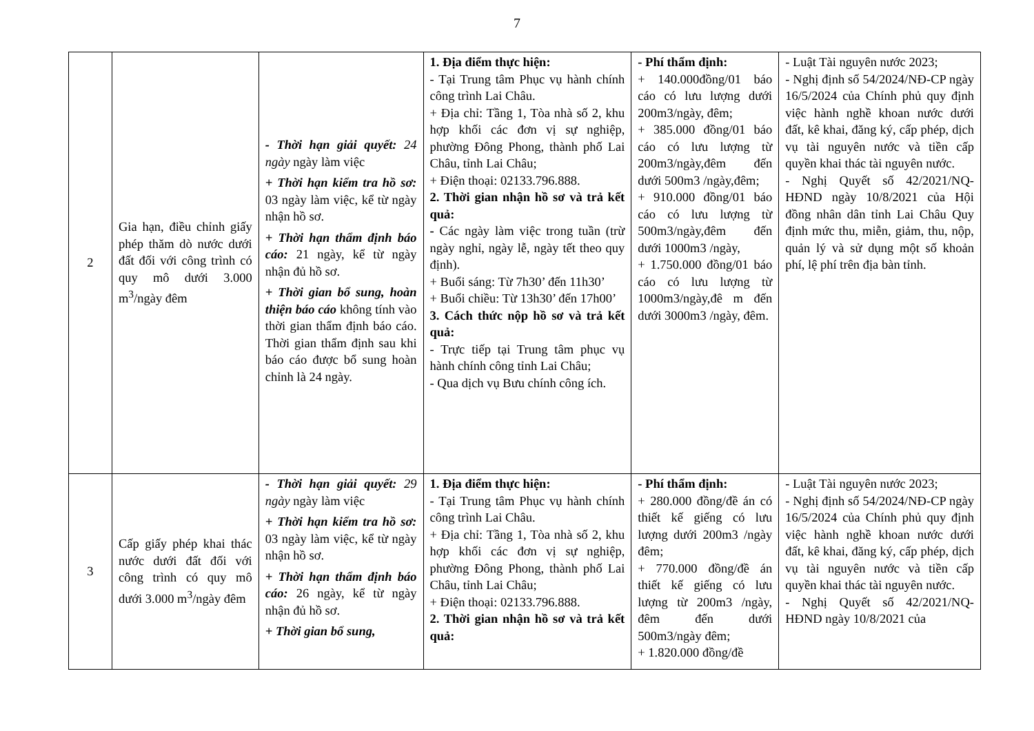7
| 2 | Gia hạn, điều chỉnh giấy phép thăm dò nước dưới đất đối với công trình có quy mô dưới 3.000 m<sup>3</sup>/ngày đêm | - Thời hạn giải quyết: 24 ngày ngày làm việc + Thời hạn kiểm tra hồ sơ: 03 ngày làm việc, kể từ ngày nhận hồ sơ. + Thời hạn thẩm định báo cáo: 21 ngày, kể từ ngày nhận đủ hồ sơ. + Thời gian bổ sung, hoàn thiện báo cáo không tính vào thời gian thẩm định báo cáo. Thời gian thẩm định sau khi báo cáo được bổ sung hoàn chỉnh là 24 ngày. | 1. Địa điểm thực hiện: - Tại Trung tâm Phục vụ hành chính công trình Lai Châu. + Địa chỉ: Tầng 1, Tòa nhà số 2, khu hợp khối các đơn vị sự nghiệp, phường Đông Phong, thành phố Lai Châu, tỉnh Lai Châu; + Điện thoại: 02133.796.888. 2. Thời gian nhận hồ sơ và trả kết quả: - Các ngày làm việc trong tuần (trừ ngày nghỉ, ngày lễ, ngày tết theo quy định). + Buổi sáng: Từ 7h30’ đến 11h30’ + Buổi chiều: Từ 13h30’ đến 17h00’ 3. Cách thức nộp hồ sơ và trả kết quả: - Trực tiếp tại Trung tâm phục vụ hành chính công tỉnh Lai Châu; - Qua dịch vụ Bưu chính công ích. | - Phí thẩm định: + 140.000đồng/01 báo cáo có lưu lượng dưới 200m3/ngày, đêm; + 385.000 đồng/01 báo cáo có lưu lượng từ 200m3/ngày,đêm đến dưới 500m3 /ngày,đêm; + 910.000 đồng/01 báo cáo có lưu lượng từ 500m3/ngày,đêm đến dưới 1000m3 /ngày, + 1.750.000 đồng/01 báo cáo có lưu lượng từ 1000m3/ngày,đê m đến dưới 3000m3 /ngày, đêm. | - Luật Tài nguyên nước 2023; - Nghị định số 54/2024/NĐ-CP ngày 16/5/2024 của Chính phủ quy định việc hành nghề khoan nước dưới đất, kê khai, đăng ký, cấp phép, dịch vụ tài nguyên nước và tiền cấp quyền khai thác tài nguyên nước. - Nghị Quyết số 42/2021/NQ-HĐND ngày 10/8/2021 của Hội đồng nhân dân tỉnh Lai Châu Quy định mức thu, miễn, giảm, thu, nộp, quản lý và sử dụng một số khoản phí, lệ phí trên địa bàn tỉnh. |
| 3 | Cấp giấy phép khai thác nước dưới đất đối với công trình có quy mô dưới 3.000 m<sup>3</sup>/ngày đêm | - Thời hạn giải quyết: 29 ngày ngày làm việc + Thời hạn kiểm tra hồ sơ: 03 ngày làm việc, kể từ ngày nhận hồ sơ. + Thời hạn thẩm định báo cáo: 26 ngày, kể từ ngày nhận đủ hồ sơ. + Thời gian bổ sung, | 1. Địa điểm thực hiện: - Tại Trung tâm Phục vụ hành chính công trình Lai Châu. + Địa chỉ: Tầng 1, Tòa nhà số 2, khu hợp khối các đơn vị sự nghiệp, phường Đông Phong, thành phố Lai Châu, tỉnh Lai Châu; + Điện thoại: 02133.796.888. 2. Thời gian nhận hồ sơ và trả kết quả: | - Phí thẩm định: + 280.000 đồng/đề án có thiết kế giếng có lưu lượng dưới 200m3 /ngày đêm; + 770.000 đồng/đề án thiết kế giếng có lưu lượng từ 200m3 /ngày, đêm đến dưới 500m3/ngày đêm; + 1.820.000 đồng/đề | - Luật Tài nguyên nước 2023; - Nghị định số 54/2024/NĐ-CP ngày 16/5/2024 của Chính phủ quy định việc hành nghề khoan nước dưới đất, kê khai, đăng ký, cấp phép, dịch vụ tài nguyên nước và tiền cấp quyền khai thác tài nguyên nước. - Nghị Quyết số 42/2021/NQ-HĐND ngày 10/8/2021 của |